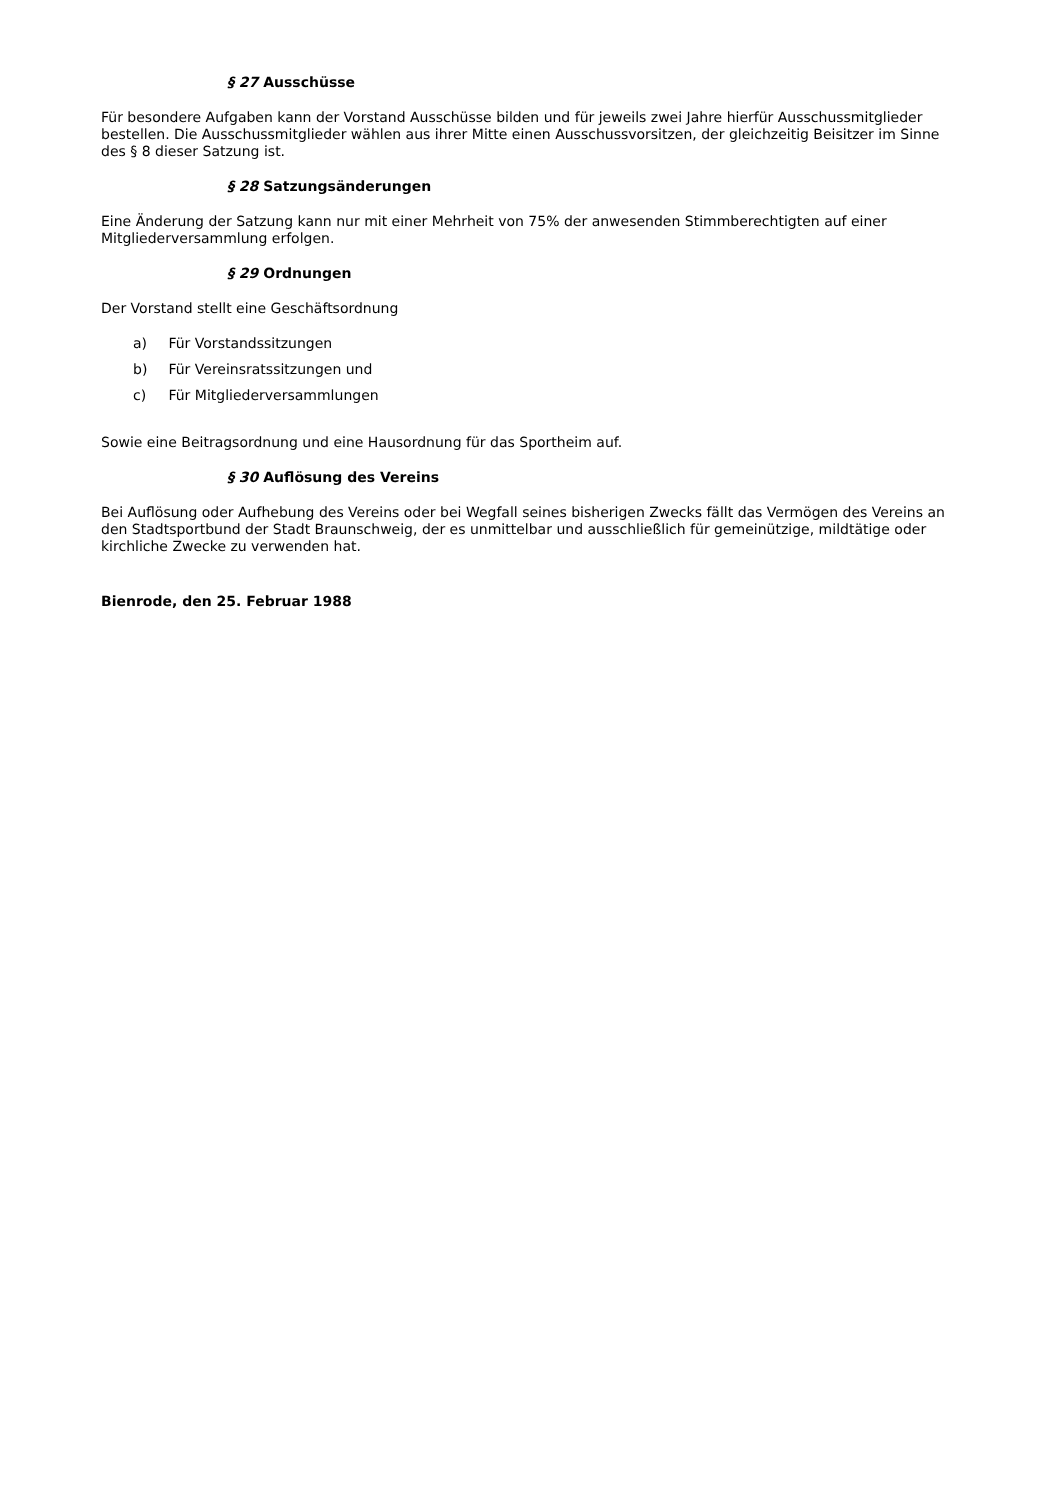§ 27 Ausschüsse
Für besondere Aufgaben kann der Vorstand Ausschüsse bilden und für jeweils zwei Jahre hierfür Ausschussmitglieder bestellen. Die Ausschussmitglieder wählen aus ihrer Mitte einen Ausschussvorsitzen, der gleichzeitig Beisitzer im Sinne des § 8 dieser Satzung ist.
§ 28 Satzungsänderungen
Eine Änderung der Satzung kann nur mit einer Mehrheit von 75% der anwesenden Stimmberechtigten auf einer Mitgliederversammlung erfolgen.
§ 29 Ordnungen
Der Vorstand stellt eine Geschäftsordnung
a) Für Vorstandssitzungen
b) Für Vereinsratssitzungen und
c) Für Mitgliederversammlungen
Sowie eine Beitragsordnung und eine Hausordnung für das Sportheim auf.
§ 30 Auflösung des Vereins
Bei Auflösung oder Aufhebung des Vereins oder bei Wegfall seines bisherigen Zwecks fällt das Vermögen des Vereins an den Stadtsportbund der Stadt Braunschweig, der es unmittelbar und ausschließlich für gemeinützige, mildtätige oder kirchliche Zwecke zu verwenden hat.
Bienrode, den 25. Februar 1988